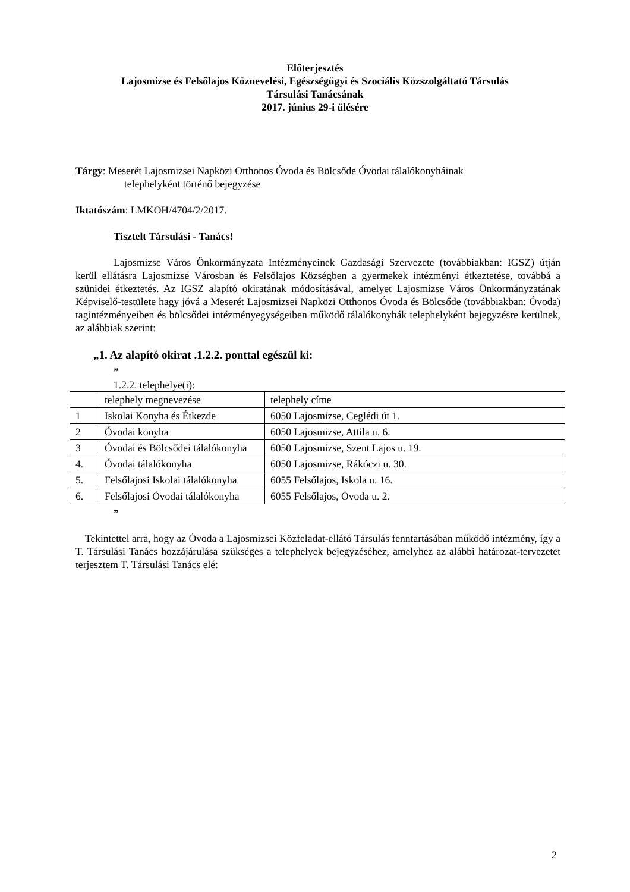Előterjesztés
Lajosmizse és Felsőlajos Köznevelési, Egészségügyi és Szociális Közszolgáltató Társulás
Társulási Tanácsának
2017. június 29-i ülésére
Tárgy: Meserét Lajosmizsei Napközi Otthonos Óvoda és Bölcsőde Óvodai tálalókonyháinak
telephelyként történő bejegyzése
Iktatószám: LMKOH/4704/2/2017.
Tisztelt Társulási - Tanács!
Lajosmizse Város Önkormányzata Intézményeinek Gazdasági Szervezete (továbbiakban: IGSZ) útján kerül ellátásra Lajosmizse Városban és Felsőlajos Községben a gyermekek intézményi étkeztetése, továbbá a szünidei étkeztetés. Az IGSZ alapító okiratának módosításával, amelyet Lajosmizse Város Önkormányzatának Képviselő-testülete hagy jóvá a Meserét Lajosmizsei Napközi Otthonos Óvoda és Bölcsőde (továbbiakban: Óvoda) tagintézményeiben és bölcsődei intézményegységeiben működő tálalókonyhák telephelyként bejegyzésre kerülnek, az alábbiak szerint:
„1. Az alapító okirat .1.2.2. ponttal egészül ki:
”
1.2.2. telephelye(i):
| | telephely megnevezése | telephely címe |
| 1 | Iskolai Konyha és Étkezde | 6050 Lajosmizse, Ceglédi út 1. |
| 2 | Óvodai konyha | 6050 Lajosmizse, Attila u. 6. |
| 3 | Óvodai és Bölcsődei tálalókonyha | 6050 Lajosmizse, Szent Lajos u. 19. |
| 4. | Óvodai tálalókonyha | 6050 Lajosmizse, Rákóczi u. 30. |
| 5. | Felsőlajosi Iskolai tálalókonyha | 6055 Felsőlajos, Iskola u. 16. |
| 6. | Felsőlajosi Óvodai tálalókonyha | 6055 Felsőlajos, Óvoda u. 2. |
”
Tekintettel arra, hogy az Óvoda a Lajosmizsei Közfeladat-ellátó Társulás fenntartásában működő intézmény, így a T. Társulási Tanács hozzájárulása szükséges a telephelyek bejegyzéséhez, amelyhez az alábbi határozat-tervezetet terjesztem T. Társulási Tanács elé:
2